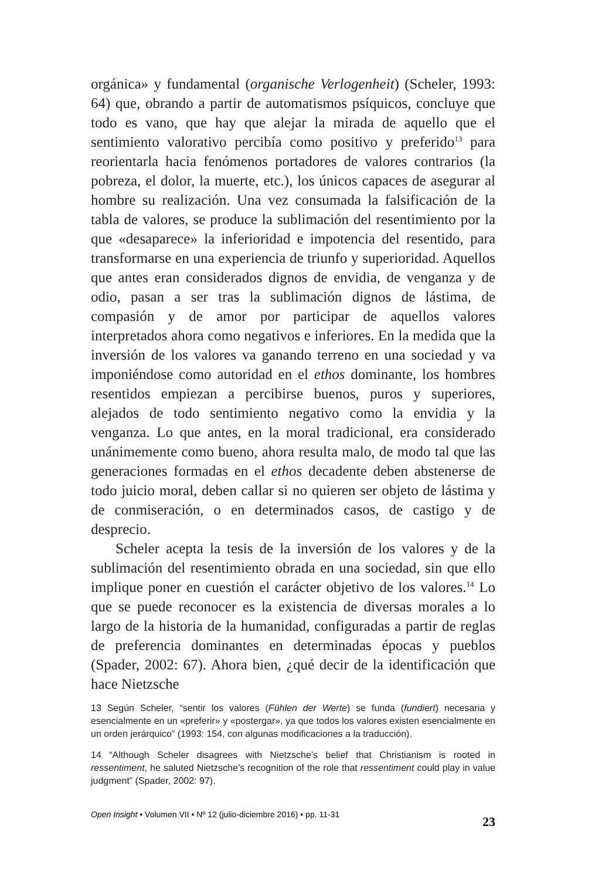orgánica» y fundamental (organische Verlogenheit) (Scheler, 1993: 64) que, obrando a partir de automatismos psíquicos, concluye que todo es vano, que hay que alejar la mirada de aquello que el sentimiento valorativo percibía como positivo y preferido<sup>13</sup> para reorientarla hacia fenómenos portadores de valores contrarios (la pobreza, el dolor, la muerte, etc.), los únicos capaces de asegurar al hombre su realización. Una vez consumada la falsificación de la tabla de valores, se produce la sublimación del resentimiento por la que «desaparece» la inferioridad e impotencia del resentido, para transformarse en una experiencia de triunfo y superioridad. Aquellos que antes eran considerados dignos de envidia, de venganza y de odio, pasan a ser tras la sublimación dignos de lástima, de compasión y de amor por participar de aquellos valores interpretados ahora como negativos e inferiores. En la medida que la inversión de los valores va ganando terreno en una sociedad y va imponiéndose como autoridad en el ethos dominante, los hombres resentidos empiezan a percibirse buenos, puros y superiores, alejados de todo sentimiento negativo como la envidia y la venganza. Lo que antes, en la moral tradicional, era considerado unánimemente como bueno, ahora resulta malo, de modo tal que las generaciones formadas en el ethos decadente deben abstenerse de todo juicio moral, deben callar si no quieren ser objeto de lástima y de conmiseración, o en determinados casos, de castigo y de desprecio.
Scheler acepta la tesis de la inversión de los valores y de la sublimación del resentimiento obrada en una sociedad, sin que ello implique poner en cuestión el carácter objetivo de los valores.<sup>14</sup> Lo que se puede reconocer es la existencia de diversas morales a lo largo de la historia de la humanidad, configuradas a partir de reglas de preferencia dominantes en determinadas épocas y pueblos (Spader, 2002: 67). Ahora bien, ¿qué decir de la identificación que hace Nietzsche
13 Según Scheler, “sentir los valores (Fühlen der Werte) se funda (fundiert) necesaria y esencialmente en un «preferir» y «postergar», ya que todos los valores existen esencialmente en un orden jerárquico” (1993: 154, con algunas modificaciones a la traducción).
14 “Although Scheler disagrees with Nietzsche’s belief that Christianism is rooted in ressentiment, he saluted Nietzsche’s recognition of the role that ressentiment could play in value judgment” (Spader, 2002: 97).
Open Insight • Volumen VII • Nº 12 (julio-diciembre 2016) • pp. 11-31 23